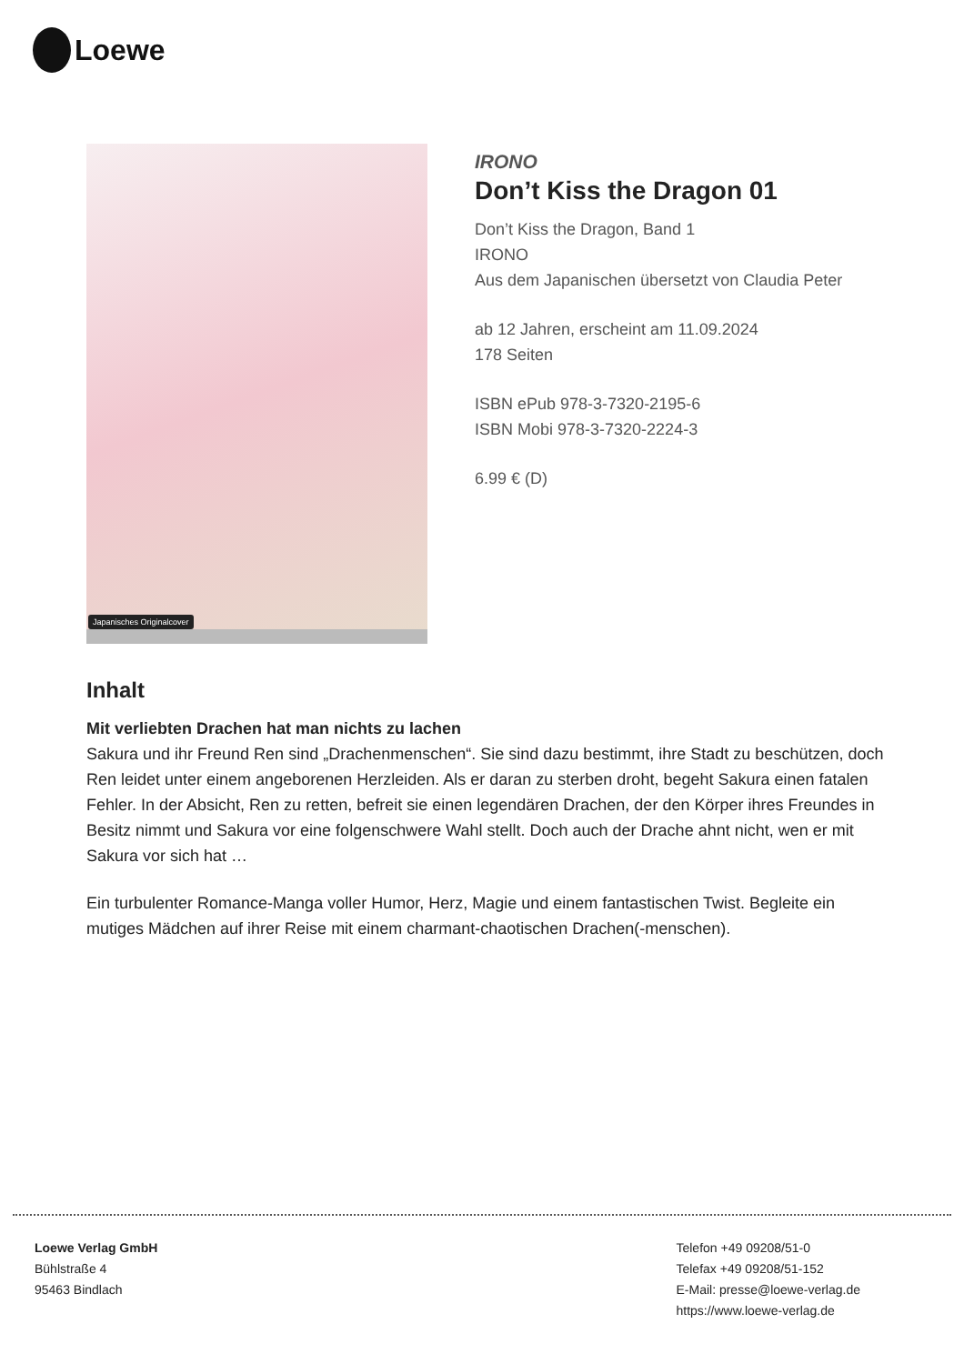Loewe
Japanisches Originalcover
IRONO
Don’t Kiss the Dragon 01
Don’t Kiss the Dragon, Band 1
IRONO
Aus dem Japanischen übersetzt von Claudia Peter
ab 12 Jahren, erscheint am 11.09.2024
178 Seiten
ISBN ePub 978-3-7320-2195-6
ISBN Mobi 978-3-7320-2224-3
6.99 € (D)
Inhalt
Mit verliebten Drachen hat man nichts zu lachen
Sakura und ihr Freund Ren sind „Drachenmenschen“. Sie sind dazu bestimmt, ihre Stadt zu beschützen, doch Ren leidet unter einem angeborenen Herzleiden. Als er daran zu sterben droht, begeht Sakura einen fatalen Fehler. In der Absicht, Ren zu retten, befreit sie einen legendären Drachen, der den Körper ihres Freundes in Besitz nimmt und Sakura vor eine folgenschwere Wahl stellt. Doch auch der Drache ahnt nicht, wen er mit Sakura vor sich hat …
Ein turbulenter Romance-Manga voller Humor, Herz, Magie und einem fantastischen Twist. Begleite ein mutiges Mädchen auf ihrer Reise mit einem charmant-chaotischen Drachen(-menschen).
Loewe Verlag GmbH
Bühlstraße 4
95463 Bindlach
Telefon +49 09208/51-0
Telefax +49 09208/51-152
E-Mail: presse@loewe-verlag.de
https://www.loewe-verlag.de